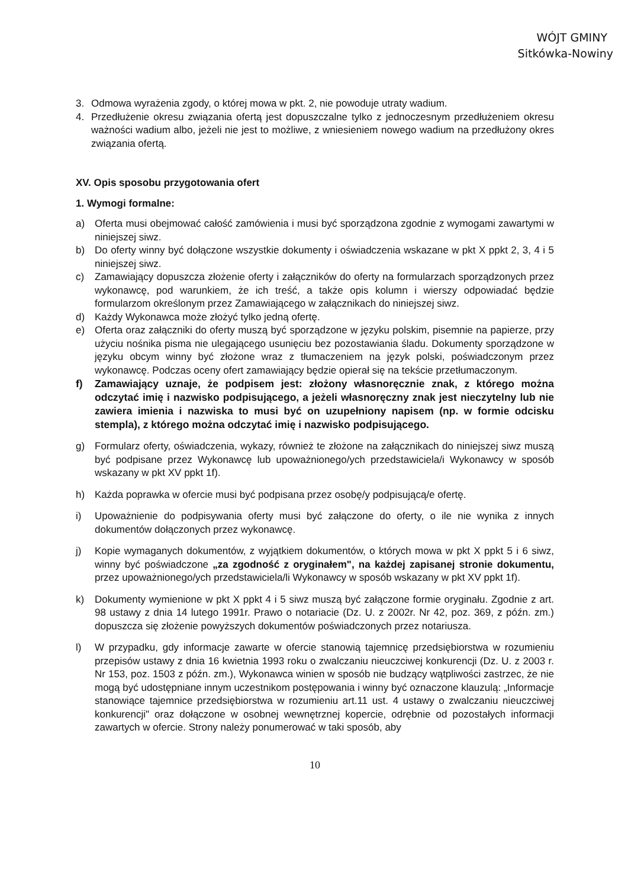WÓJT GMINY
Sitkówka-Nowiny
3. Odmowa wyrażenia zgody, o której mowa w pkt. 2, nie powoduje utraty wadium.
4. Przedłużenie okresu związania ofertą jest dopuszczalne tylko z jednoczesnym przedłużeniem okresu ważności wadium albo, jeżeli nie jest to możliwe, z wniesieniem nowego wadium na przedłużony okres związania ofertą.
XV. Opis sposobu przygotowania ofert
1. Wymogi formalne:
a) Oferta musi obejmować całość zamówienia i musi być sporządzona zgodnie z wymogami zawartymi w niniejszej siwz.
b) Do oferty winny być dołączone wszystkie dokumenty i oświadczenia wskazane w pkt X ppkt 2, 3, 4 i 5 niniejszej siwz.
c) Zamawiający dopuszcza złożenie oferty i załączników do oferty na formularzach sporządzonych przez wykonawcę, pod warunkiem, że ich treść, a także opis kolumn i wierszy odpowiadać będzie formularzom określonym przez Zamawiającego w załącznikach do niniejszej siwz.
d) Każdy Wykonawca może złożyć tylko jedną ofertę.
e) Oferta oraz załączniki do oferty muszą być sporządzone w języku polskim, pisemnie na papierze, przy użyciu nośnika pisma nie ulegającego usunięciu bez pozostawiania śladu. Dokumenty sporządzone w języku obcym winny być złożone wraz z tłumaczeniem na język polski, poświadczonym przez wykonawcę. Podczas oceny ofert zamawiający będzie opierał się na tekście przetłumaczonym.
f) Zamawiający uznaje, że podpisem jest: złożony własnoręcznie znak, z którego można odczytać imię i nazwisko podpisującego, a jeżeli własnoręczny znak jest nieczytelny lub nie zawiera imienia i nazwiska to musi być on uzupełniony napisem (np. w formie odcisku stempla), z którego można odczytać imię i nazwisko podpisującego.
g) Formularz oferty, oświadczenia, wykazy, również te złożone na załącznikach do niniejszej siwz muszą być podpisane przez Wykonawcę lub upoważnionego/ych przedstawiciela/i Wykonawcy w sposób wskazany w pkt XV ppkt 1f).
h) Każda poprawka w ofercie musi być podpisana przez osobę/y podpisującą/e ofertę.
i) Upoważnienie do podpisywania oferty musi być załączone do oferty, o ile nie wynika z innych dokumentów dołączonych przez wykonawcę.
j) Kopie wymaganych dokumentów, z wyjątkiem dokumentów, o których mowa w pkt X ppkt 5 i 6 siwz, winny być poświadczone „za zgodność z oryginałem", na każdej zapisanej stronie dokumentu, przez upoważnionego/ych przedstawiciela/li Wykonawcy w sposób wskazany w pkt XV ppkt 1f).
k) Dokumenty wymienione w pkt X ppkt 4 i 5 siwz muszą być załączone formie oryginału. Zgodnie z art. 98 ustawy z dnia 14 lutego 1991r. Prawo o notariacie (Dz. U. z 2002r. Nr 42, poz. 369, z późn. zm.) dopuszcza się złożenie powyższych dokumentów poświadczonych przez notariusza.
l) W przypadku, gdy informacje zawarte w ofercie stanowią tajemnicę przedsiębiorstwa w rozumieniu przepisów ustawy z dnia 16 kwietnia 1993 roku o zwalczaniu nieuczciwej konkurencji (Dz. U. z 2003 r. Nr 153, poz. 1503 z późn. zm.), Wykonawca winien w sposób nie budzący wątpliwości zastrzec, że nie mogą być udostępniane innym uczestnikom postępowania i winny być oznaczone klauzulą: „Informacje stanowiące tajemnice przedsiębiorstwa w rozumieniu art.11 ust. 4 ustawy o zwalczaniu nieuczciwej konkurencji" oraz dołączone w osobnej wewnętrznej kopercie, odrębnie od pozostałych informacji zawartych w ofercie. Strony należy ponumerować w taki sposób, aby
10